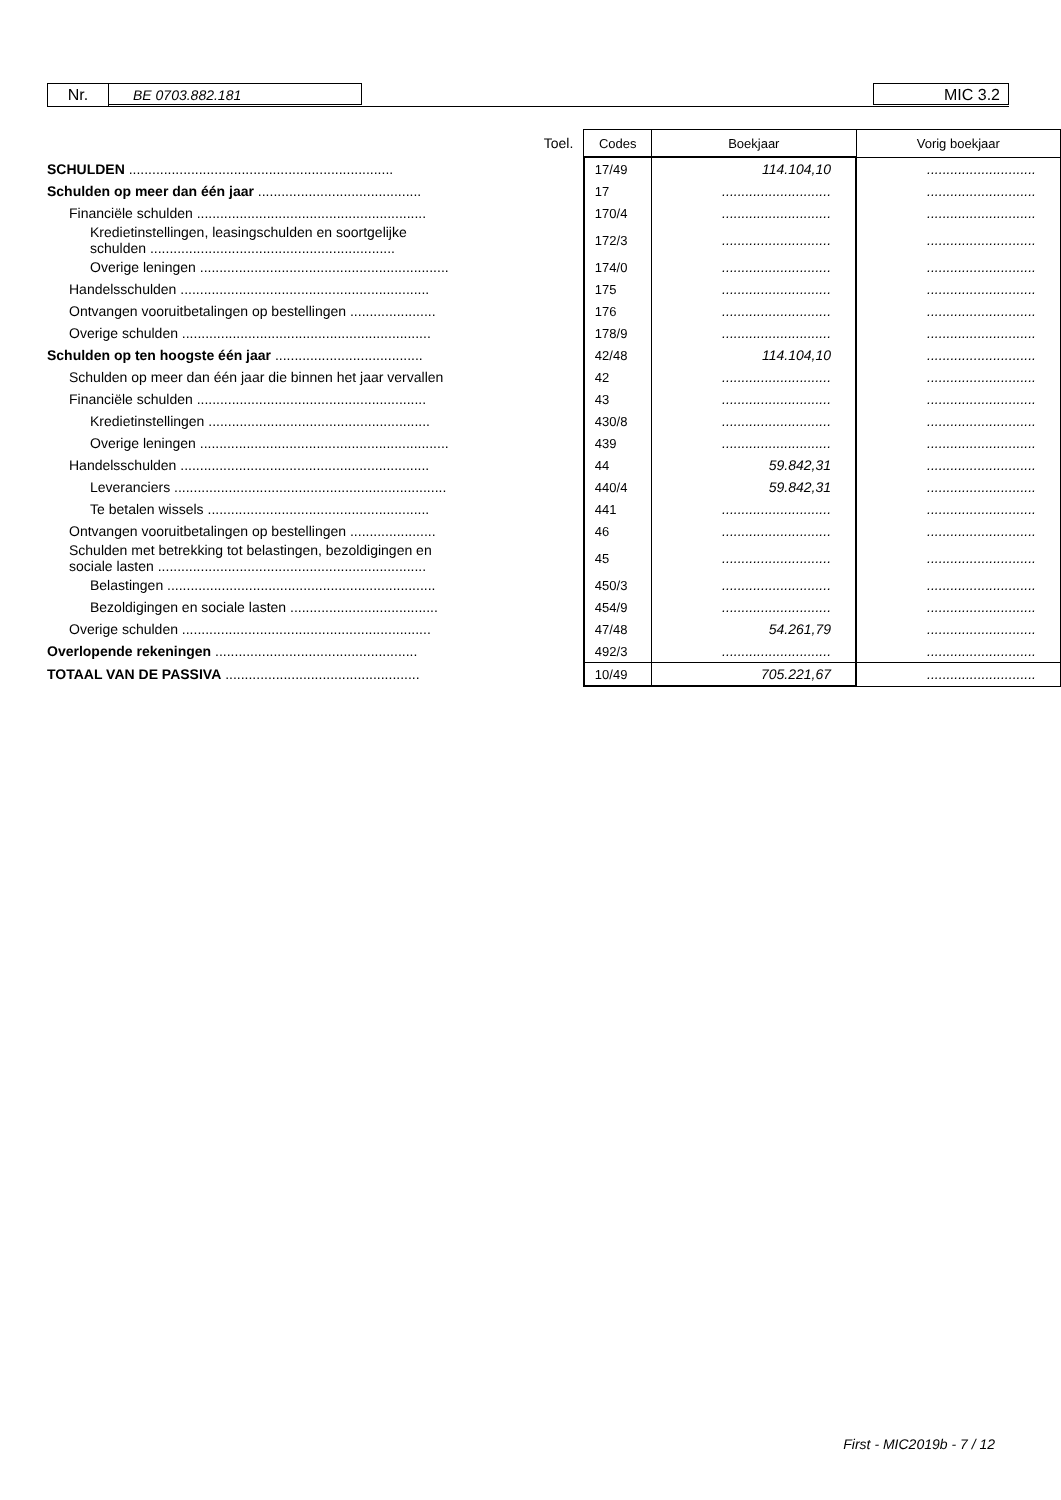Nr. BE 0703.882.181 MIC 3.2
| | Toel. | Codes | Boekjaar | Vorig boekjaar |
| SCHULDEN .................................................................... | | 17/49 | 114.104,10 | ............................ |
| Schulden op meer dan één jaar .......................................... | | 17 | ............................ | ............................ |
| Financiële schulden ........................................................... | | 170/4 | ............................ | ............................ |
| Kredietinstellingen, leasingschulden en soortgelijke schulden ............................................................... | | 172/3 | ............................ | ............................ |
| Overige leningen ................................................................ | | 174/0 | ............................ | ............................ |
| Handelsschulden ................................................................ | | 175 | ............................ | ............................ |
| Ontvangen vooruitbetalingen op bestellingen ...................... | | 176 | ............................ | ............................ |
| Overige schulden ................................................................ | | 178/9 | ............................ | ............................ |
| Schulden op ten hoogste één jaar ...................................... | | 42/48 | 114.104,10 | ............................ |
| Schulden op meer dan één jaar die binnen het jaar vervallen | | 42 | ............................ | ............................ |
| Financiële schulden ........................................................... | | 43 | ............................ | ............................ |
| Kredietinstellingen ......................................................... | | 430/8 | ............................ | ............................ |
| Overige leningen ................................................................ | | 439 | ............................ | ............................ |
| Handelsschulden ................................................................ | | 44 | 59.842,31 | ............................ |
| Leveranciers ...................................................................... | | 440/4 | 59.842,31 | ............................ |
| Te betalen wissels ......................................................... | | 441 | ............................ | ............................ |
| Ontvangen vooruitbetalingen op bestellingen ...................... | | 46 | ............................ | ............................ |
| Schulden met betrekking tot belastingen, bezoldigingen en sociale lasten ..................................................................... | | 45 | ............................ | ............................ |
| Belastingen ..................................................................... | | 450/3 | ............................ | ............................ |
| Bezoldigingen en sociale lasten ...................................... | | 454/9 | ............................ | ............................ |
| Overige schulden ................................................................ | | 47/48 | 54.261,79 | ............................ |
| Overlopende rekeningen .................................................... | | 492/3 | ............................ | ............................ |
| TOTAAL VAN DE PASSIVA .................................................. | | 10/49 | 705.221,67 | ............................ |
First - MIC2019b - 7 / 12